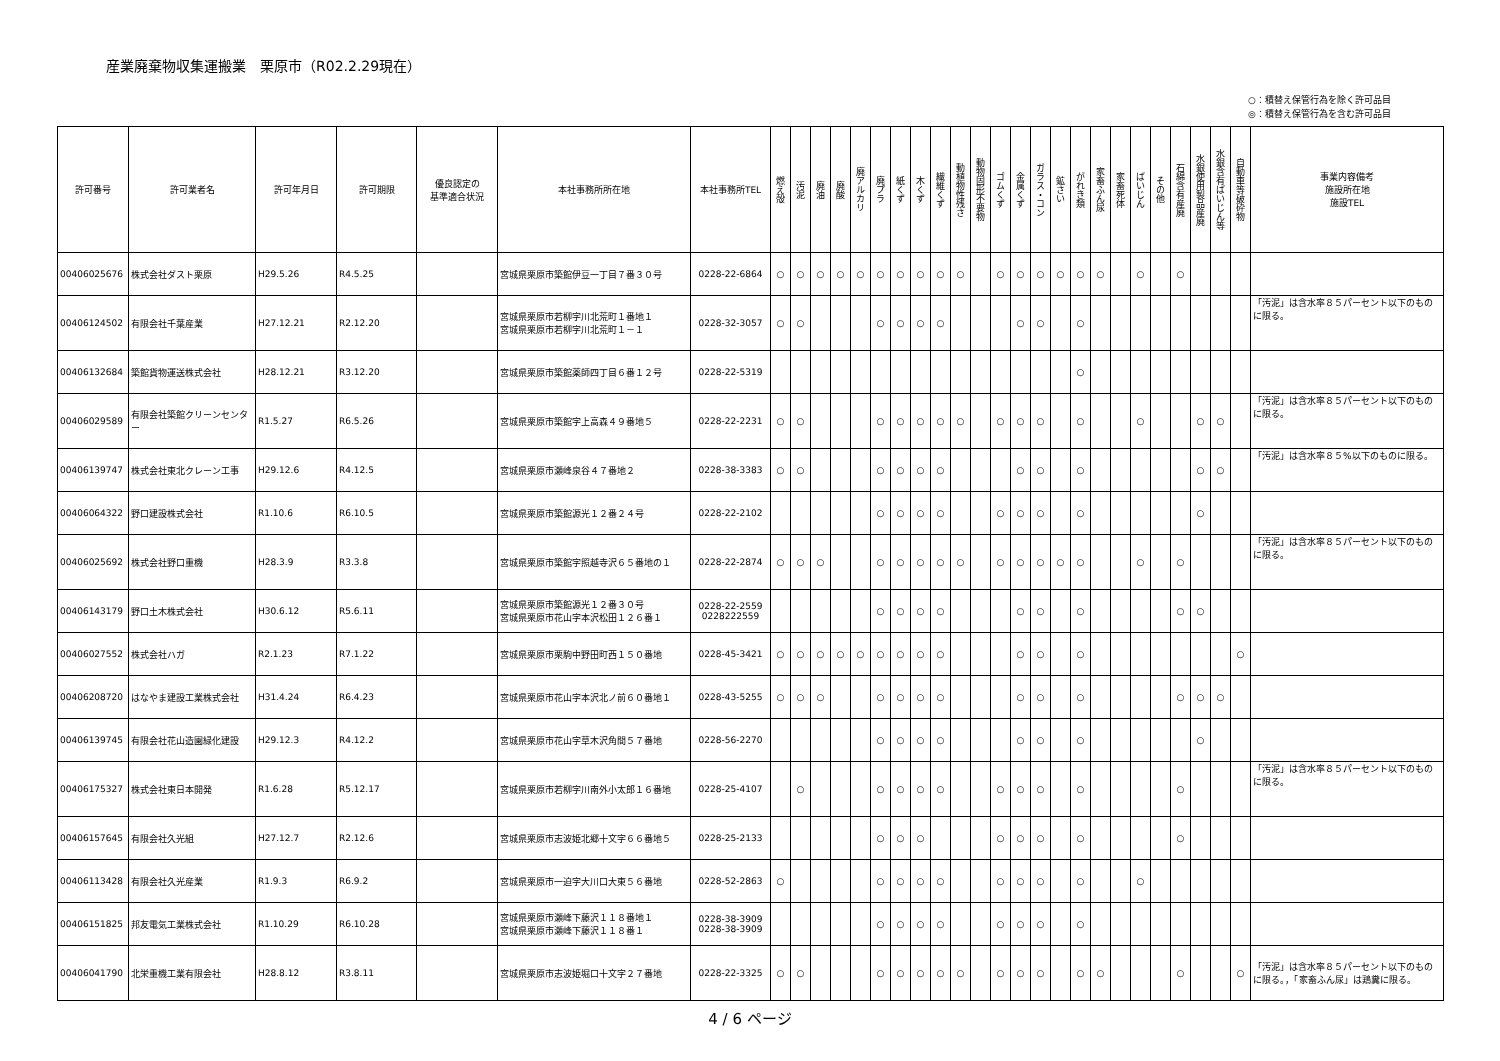産業廃棄物収集運搬業　栗原市（R02.2.29現在）
○：積替え保管行為を除く許可品目
◎：積替え保管行為を含む許可品目
| 許可番号 | 許可業者名 | 許可年月日 | 許可期限 | 優良認定の 基準適合状況 | 本社事務所所在地 | 本社事務所TEL | 燃え殻 | 汚泥 | 廃油 | 廃酸 | 廃アルカリ | 廃プラ | 紙くず | 木くず | 繊維くず | 動植物性残さ | 動物固形不要物 | ゴムくず | 金属くず | ガラス・コン | 鉱さい | がれき類 | 家畜ふん尿 | 家畜死体 | ばいじん | その他 | 石綿含有産廃 | 水銀使用製品産廃 | 水銀含有ばいじん等 | 自動車等破砕物 | 事業内容備考 施設所在地 施設TEL |
| --- | --- | --- | --- | --- | --- | --- | --- | --- | --- | --- | --- | --- | --- | --- | --- | --- | --- | --- | --- | --- | --- | --- | --- | --- | --- | --- | --- | --- | --- | --- | --- |
| 00406025676 | 株式会社ダスト栗原 | H29.5.26 | R4.5.25 | | 宮城県栗原市築館伊豆一丁目７番３０号 | 0228-22-6864 | ○ | ○ | ○ | ○ | ○ | ○ | ○ | ○ | ○ | ○ | | ○ | ○ | ○ | ○ | ○ | ○ | | ○ | | ○ | | | | |
| 00406124502 | 有限会社千葉産業 | H27.12.21 | R2.12.20 | | 宮城県栗原市若柳字川北荒町１番地１ 宮城県栗原市若柳字川北荒町１－１ | 0228-32-3057 | ○ | ○ | | | | ○ | ○ | ○ | ○ | | | | ○ | ○ | | ○ | | | | | | | | | 「汚泥」は含水率８５パーセント以下のものに限る。 |
| 00406132684 | 築館貨物運送株式会社 | H28.12.21 | R3.12.20 | | 宮城県栗原市築館薬師四丁目６番１２号 | 0228-22-5319 | | | | | | | | | | | | | | | | ○ | | | | | | | | | |
| 00406029589 | 有限会社築館クリーンセンター | R1.5.27 | R6.5.26 | | 宮城県栗原市築館字上高森４９番地５ | 0228-22-2231 | ○ | ○ | | | | ○ | ○ | ○ | ○ | ○ | | ○ | ○ | ○ | | ○ | | | ○ | | | ○ | ○ | | 「汚泥」は含水率８５パーセント以下のものに限る。 |
| 00406139747 | 株式会社東北クレーン工事 | H29.12.6 | R4.12.5 | | 宮城県栗原市瀬峰泉谷４７番地２ | 0228-38-3383 | ○ | ○ | | | | ○ | ○ | ○ | ○ | | | | ○ | ○ | | ○ | | | | | | ○ | ○ | | 「汚泥」は含水率８５%以下のものに限る。 |
| 00406064322 | 野口建設株式会社 | R1.10.6 | R6.10.5 | | 宮城県栗原市築館源光１２番２４号 | 0228-22-2102 | | | | | | ○ | ○ | ○ | ○ | | | ○ | ○ | ○ | | ○ | | | | | | ○ | | | |
| 00406025692 | 株式会社野口重機 | H28.3.9 | R3.3.8 | | 宮城県栗原市築館字照越寺沢６５番地の１ | 0228-22-2874 | ○ | ○ | ○ | | | ○ | ○ | ○ | ○ | ○ | | ○ | ○ | ○ | ○ | ○ | | | ○ | | ○ | | | | 「汚泥」は含水率８５パーセント以下のものに限る。 |
| 00406143179 | 野口土木株式会社 | H30.6.12 | R5.6.11 | | 宮城県栗原市築館源光１２番３０号 宮城県栗原市花山字本沢松田１２６番１ | 0228-22-2559 0228222559 | | | | | | ○ | ○ | ○ | ○ | | | | ○ | ○ | | ○ | | | | | ○ | ○ | | | |
| 00406027552 | 株式会社ハガ | R2.1.23 | R7.1.22 | | 宮城県栗原市栗駒中野田町西１５０番地 | 0228-45-3421 | ○ | ○ | ○ | ○ | ○ | ○ | ○ | ○ | ○ | | | | ○ | ○ | | ○ | | | | | | | | ○ | |
| 00406208720 | はなやま建設工業株式会社 | H31.4.24 | R6.4.23 | | 宮城県栗原市花山字本沢北ノ前６０番地１ | 0228-43-5255 | ○ | ○ | ○ | | | ○ | ○ | ○ | ○ | | | | ○ | ○ | | ○ | | | | | ○ | ○ | ○ | | |
| 00406139745 | 有限会社花山造園緑化建設 | H29.12.3 | R4.12.2 | | 宮城県栗原市花山字草木沢角間５７番地 | 0228-56-2270 | | | | | | ○ | ○ | ○ | ○ | | | | ○ | ○ | | ○ | | | | | | ○ | | | |
| 00406175327 | 株式会社東日本開発 | R1.6.28 | R5.12.17 | | 宮城県栗原市若柳字川南外小太郎１６番地 | 0228-25-4107 | | ○ | | | | ○ | ○ | ○ | ○ | | | ○ | ○ | ○ | | ○ | | | | | ○ | | | | 「汚泥」は含水率８５パーセント以下のものに限る。 |
| 00406157645 | 有限会社久光組 | H27.12.7 | R2.12.6 | | 宮城県栗原市志波姫北郷十文字６６番地５ | 0228-25-2133 | | | | | | ○ | ○ | ○ | | | | ○ | ○ | ○ | | ○ | | | | | ○ | | | | |
| 00406113428 | 有限会社久光産業 | R1.9.3 | R6.9.2 | | 宮城県栗原市一迫字大川口大東５６番地 | 0228-52-2863 | ○ | | | | | ○ | ○ | ○ | ○ | | | ○ | ○ | ○ | | ○ | | | ○ | | | | | | |
| 00406151825 | 邦友電気工業株式会社 | R1.10.29 | R6.10.28 | | 宮城県栗原市瀬峰下藤沢１１８番地１ 宮城県栗原市瀬峰下藤沢１１８番１ | 0228-38-3909 0228-38-3909 | | | | | | ○ | ○ | ○ | ○ | | | ○ | ○ | ○ | | ○ | | | | | | | | | |
| 00406041790 | 北栄重機工業有限会社 | H28.8.12 | R3.8.11 | | 宮城県栗原市志波姫堀口十文字２７番地 | 0228-22-3325 | ○ | ○ | | | | ○ | ○ | ○ | ○ | ○ | | ○ | ○ | ○ | | ○ | ○ | | | | ○ | | | ○ | 「汚泥」は含水率８５パーセント以下のものに限る。，「家畜ふん尿」は鶏糞に限る。 |
4 / 6 ページ